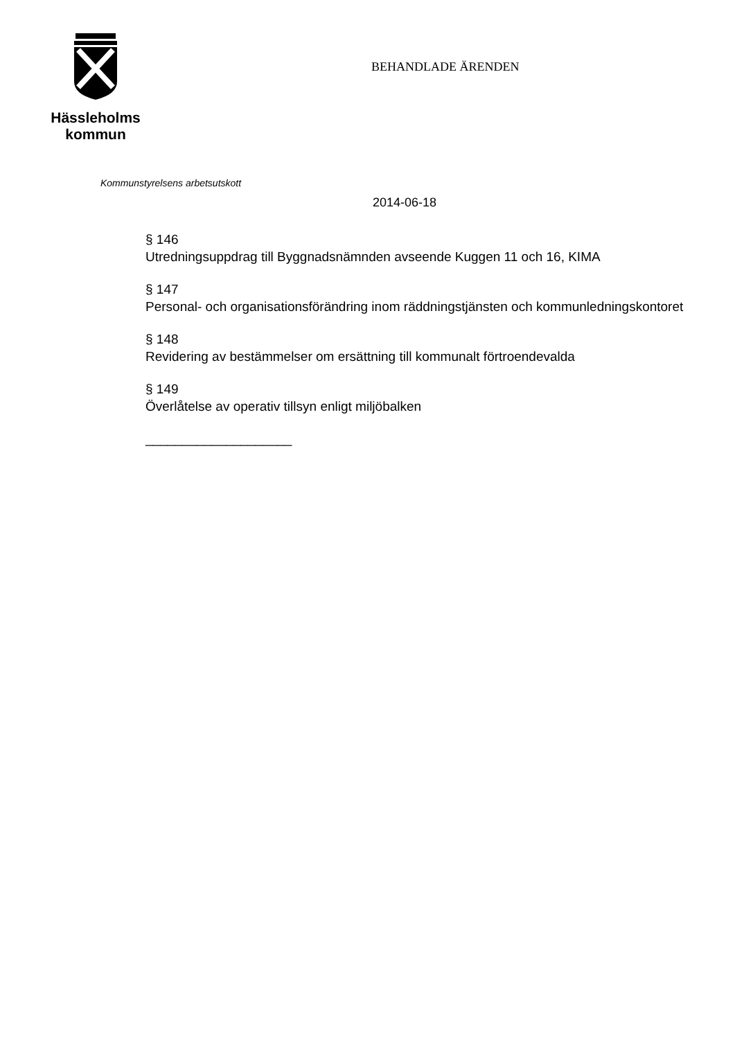Hässleholms
kommun
BEHANDLADE ÄRENDEN
Kommunstyrelsens arbetsutskott
2014-06-18
§ 146
Utredningsuppdrag till Byggnadsnämnden avseende Kuggen 11 och 16, KIMA
§ 147
Personal- och organisationsförändring inom räddningstjänsten och kommunledningskontoret
§ 148
Revidering av bestämmelser om ersättning till kommunalt förtroendevalda
§ 149
Överlåtelse av operativ tillsyn enligt miljöbalken
____________________